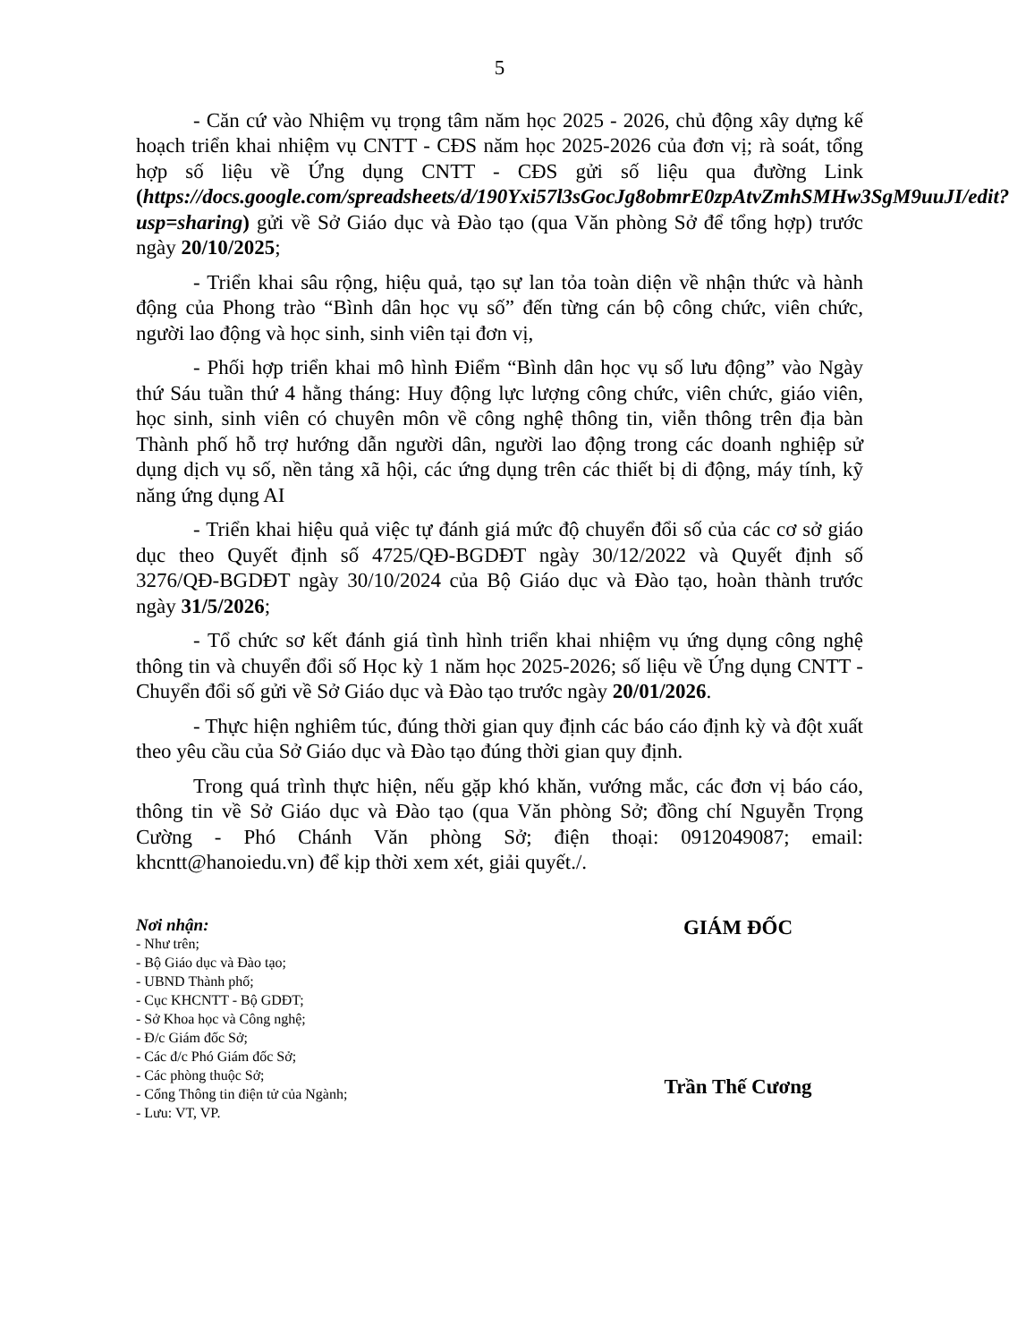5
- Căn cứ vào Nhiệm vụ trọng tâm năm học 2025 - 2026, chủ động xây dựng kế hoạch triển khai nhiệm vụ CNTT - CĐS năm học 2025-2026 của đơn vị; rà soát, tổng hợp số liệu về Ứng dụng CNTT - CĐS gửi số liệu qua đường Link (https://docs.google.com/spreadsheets/d/190Yxi57l3sGocJg8obmrE0zpAtvZmhSMHw3SgM9uuJI/edit?usp=sharing) gửi về Sở Giáo dục và Đào tạo (qua Văn phòng Sở để tổng hợp) trước ngày 20/10/2025;
- Triển khai sâu rộng, hiệu quả, tạo sự lan tỏa toàn diện về nhận thức và hành động của Phong trào “Bình dân học vụ số” đến từng cán bộ công chức, viên chức, người lao động và học sinh, sinh viên tại đơn vị,
- Phối hợp triển khai mô hình Điểm “Bình dân học vụ số lưu động” vào Ngày thứ Sáu tuần thứ 4 hằng tháng: Huy động lực lượng công chức, viên chức, giáo viên, học sinh, sinh viên có chuyên môn về công nghệ thông tin, viễn thông trên địa bàn Thành phố hỗ trợ hướng dẫn người dân, người lao động trong các doanh nghiệp sử dụng dịch vụ số, nền tảng xã hội, các ứng dụng trên các thiết bị di động, máy tính, kỹ năng ứng dụng AI
- Triển khai hiệu quả việc tự đánh giá mức độ chuyển đổi số của các cơ sở giáo dục theo Quyết định số 4725/QĐ-BGDĐT ngày 30/12/2022 và Quyết định số 3276/QĐ-BGDĐT ngày 30/10/2024 của Bộ Giáo dục và Đào tạo, hoàn thành trước ngày 31/5/2026;
- Tổ chức sơ kết đánh giá tình hình triển khai nhiệm vụ ứng dụng công nghệ thông tin và chuyển đổi số Học kỳ 1 năm học 2025-2026; số liệu về Ứng dụng CNTT - Chuyển đổi số gửi về Sở Giáo dục và Đào tạo trước ngày 20/01/2026.
- Thực hiện nghiêm túc, đúng thời gian quy định các báo cáo định kỳ và đột xuất theo yêu cầu của Sở Giáo dục và Đào tạo đúng thời gian quy định.
Trong quá trình thực hiện, nếu gặp khó khăn, vướng mắc, các đơn vị báo cáo, thông tin về Sở Giáo dục và Đào tạo (qua Văn phòng Sở; đồng chí Nguyễn Trọng Cường - Phó Chánh Văn phòng Sở; điện thoại: 0912049087; email: khcntt@hanoiedu.vn) để kịp thời xem xét, giải quyết./.
Nơi nhận:
- Như trên;
- Bộ Giáo dục và Đào tạo;
- UBND Thành phố;
- Cục KHCNTT - Bộ GDĐT;
- Sở Khoa học và Công nghệ;
- Đ/c Giám đốc Sở;
- Các đ/c Phó Giám đốc Sở;
- Các phòng thuộc Sở;
- Cổng Thông tin điện tử của Ngành;
- Lưu: VT, VP.
GIÁM ĐỐC
Trần Thế Cương